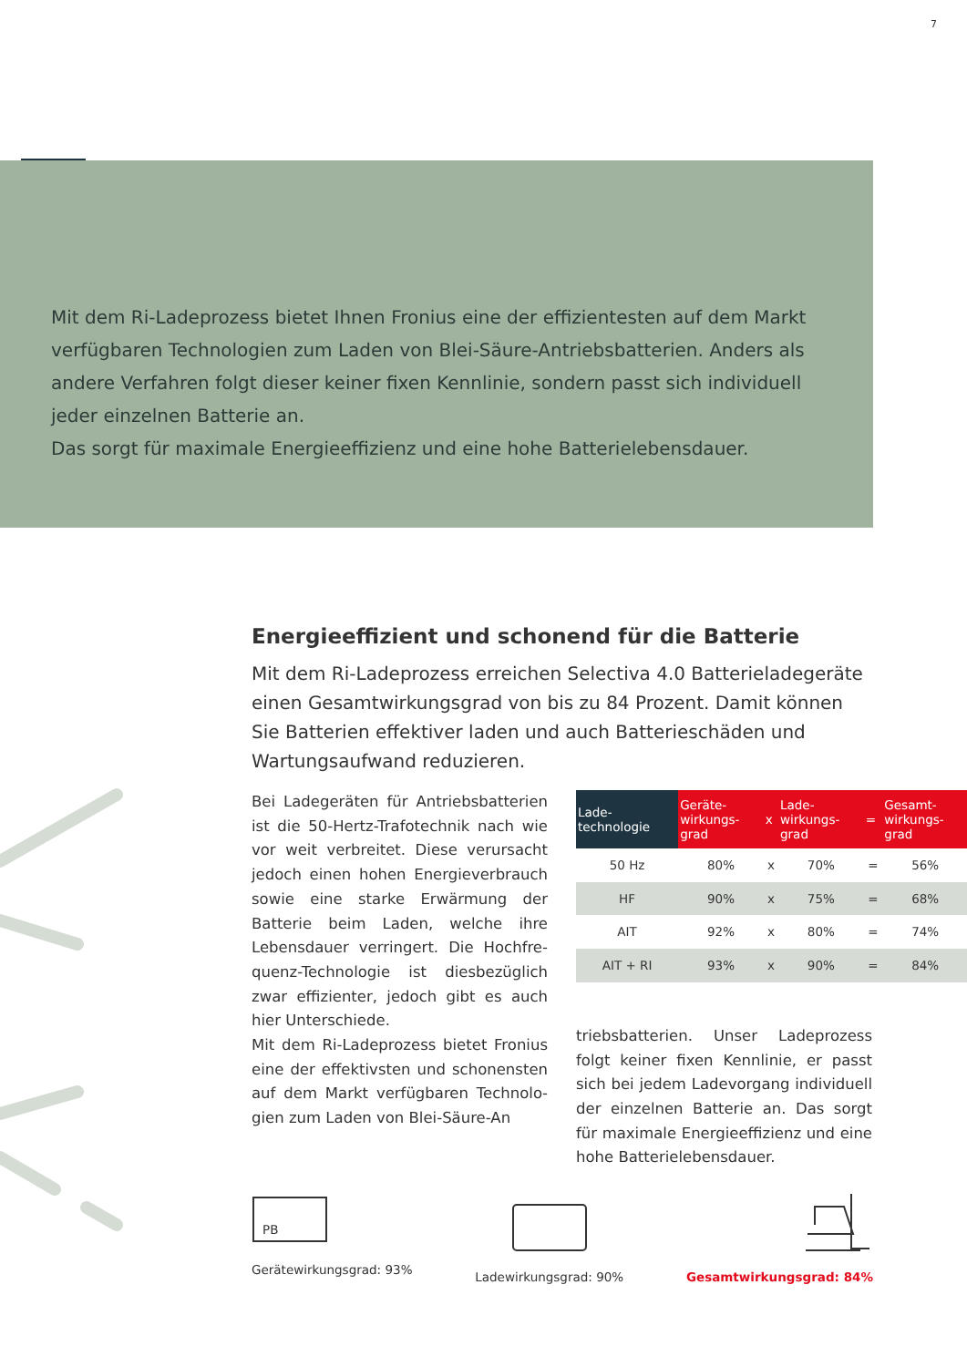7
Mit dem Ri-Ladeprozess bietet Ihnen Fronius eine der effizientesten auf dem Markt verfügbaren Technologien zum Laden von Blei-Säure-Antriebsbatterien. Anders als andere Verfahren folgt dieser keiner fixen Kennlinie, sondern passt sich individuell jeder einzelnen Batterie an.
Das sorgt für maximale Energieeffizienz und eine hohe Batterielebensdauer.
Energieeffizient und schonend für die Batterie
Mit dem Ri-Ladeprozess erreichen Selectiva 4.0 Batterielade­geräte einen Gesamtwirkungsgrad von bis zu 84 Prozent. Damit können Sie Batterien effektiver laden und auch Batte­rieschäden und Wartungsaufwand reduzieren.
Bei Ladegeräten für Antriebsbatterien ist die 50-Hertz-Trafotechnik nach wie vor weit verbreitet. Diese verursacht jedoch einen hohen Energieverbrauch sowie eine starke Erwärmung der Batterie beim Laden, welche ihre Lebensdauer verringert. Die Hochfre­quenz-Technologie ist diesbezüglich zwar effizienter, jedoch gibt es auch hier Unterschiede.
Mit dem Ri-Ladeprozess bietet Fronius eine der effektivsten und schonensten auf dem Markt verfügbaren Technolo­gien zum Laden von Blei-Säure-An­
| Lade- technologie | Geräte- wirkungs- grad | x | Lade- wirkungs- grad | = | Gesamt- wirkungs- grad |
| --- | --- | --- | --- | --- | --- |
| 50 Hz | 80% | x | 70% | = | 56% |
| HF | 90% | x | 75% | = | 68% |
| AIT | 92% | x | 80% | = | 74% |
| AIT + RI | 93% | x | 90% | = | 84% |
triebsbatterien. Unser Ladeprozess folgt keiner fixen Kennlinie, er passt sich bei jedem Ladevorgang individuell der einzelnen Batterie an. Das sorgt für maximale Energieeffizienz und eine hohe Batterielebensdauer.
PB
Gerätewirkungsgrad: 93%
Ladewirkungsgrad: 90%
Gesamtwirkungsgrad: 84%